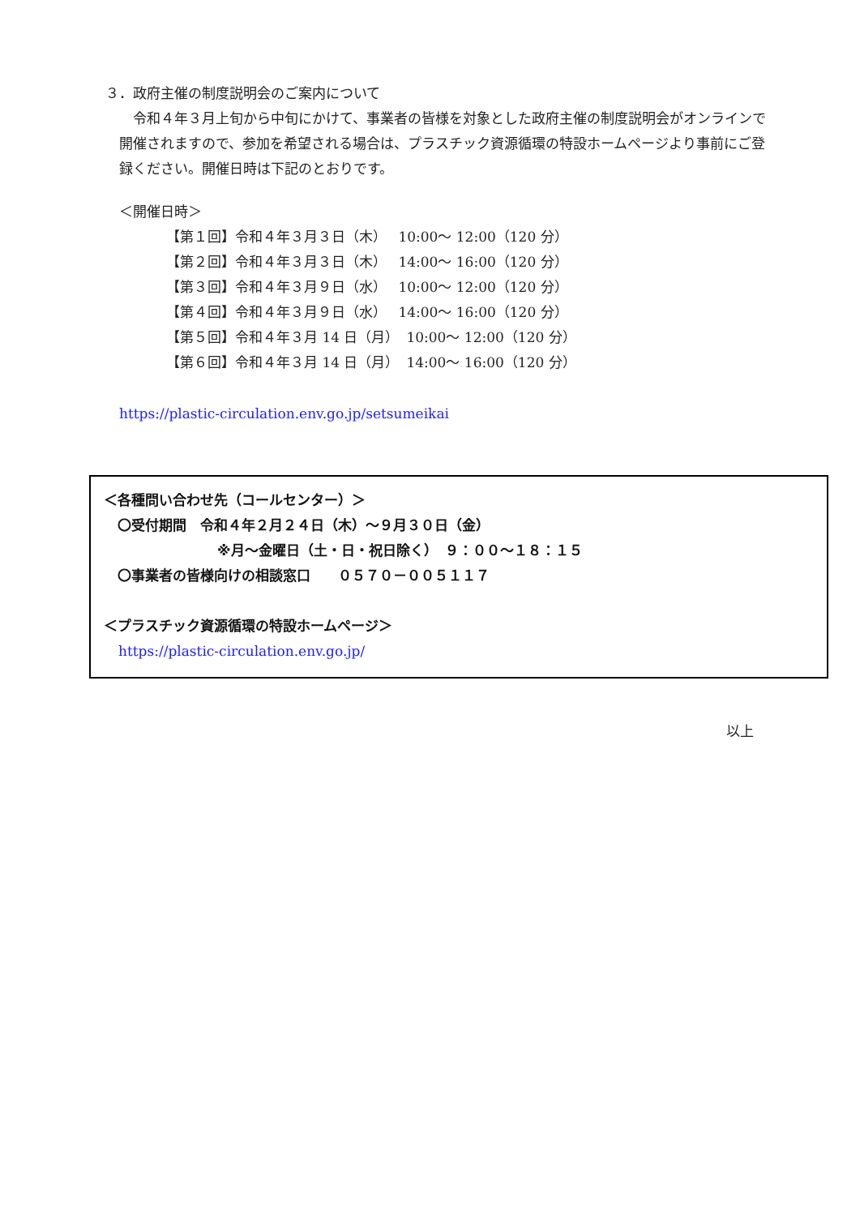３．政府主催の制度説明会のご案内について
　令和４年３月上旬から中旬にかけて、事業者の皆様を対象とした政府主催の制度説明会がオンラインで開催されますので、参加を希望される場合は、プラスチック資源循環の特設ホームページより事前にご登録ください。開催日時は下記のとおりです。
＜開催日時＞
【第１回】令和４年３月３日（木）　 10:00～ 12:00（120 分）
【第２回】令和４年３月３日（木）　 14:00～ 16:00（120 分）
【第３回】令和４年３月９日（水）　 10:00～ 12:00（120 分）
【第４回】令和４年３月９日（水）　 14:00～ 16:00（120 分）
【第５回】令和４年３月 14 日（月）　10:00～ 12:00（120 分）
【第６回】令和４年３月 14 日（月）　14:00～ 16:00（120 分）
https://plastic-circulation.env.go.jp/setsumeikai
＜各種問い合わせ先（コールセンター）＞
　〇受付期間　令和４年２月２４日（木）～９月３０日（金）
※月～金曜日（土・日・祝日除く）　９：００～１８：１５
　〇事業者の皆様向けの相談窓口　　０５７０－００５１１７
＜プラスチック資源循環の特設ホームページ＞
https://plastic-circulation.env.go.jp/
以上